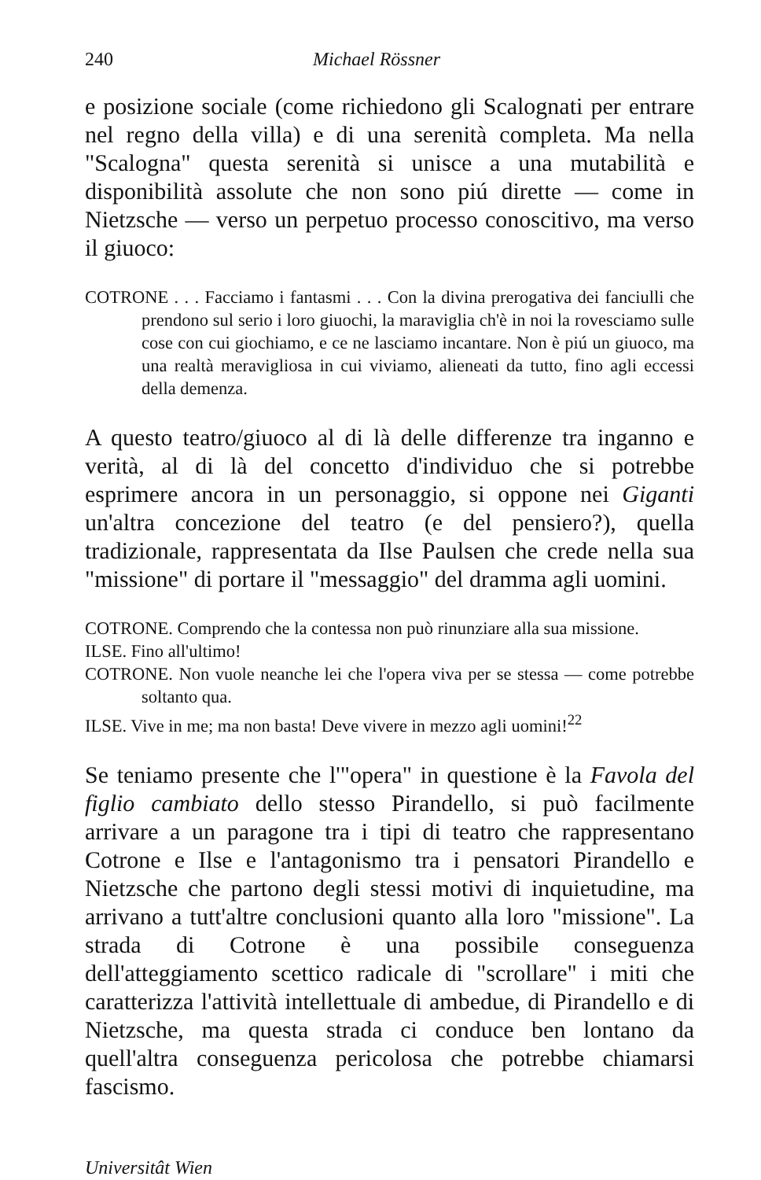240 Michael Rössner
e posizione sociale (come richiedono gli Scalognati per entrare nel regno della villa) e di una serenità completa. Ma nella "Scalogna" questa serenità si unisce a una mutabilità e disponibilità assolute che non sono piú dirette — come in Nietzsche — verso un perpetuo processo conoscitivo, ma verso il giuoco:
COTRONE . . . Facciamo i fantasmi . . . Con la divina prerogativa dei fanciulli che prendono sul serio i loro giuochi, la maraviglia ch'è in noi la rovesciamo sulle cose con cui giochiamo, e ce ne lasciamo incantare. Non è piú un giuoco, ma una realtà meravigliosa in cui viviamo, alieneati da tutto, fino agli eccessi della demenza.
A questo teatro/giuoco al di là delle differenze tra inganno e verità, al di là del concetto d'individuo che si potrebbe esprimere ancora in un personaggio, si oppone nei Giganti un'altra concezione del teatro (e del pensiero?), quella tradizionale, rappresentata da Ilse Paulsen che crede nella sua "missione" di portare il "messaggio" del dramma agli uomini.
COTRONE. Comprendo che la contessa non può rinunziare alla sua missione.
ILSE. Fino all'ultimo!
COTRONE. Non vuole neanche lei che l'opera viva per se stessa — come potrebbe soltanto qua.
ILSE. Vive in me; ma non basta! Deve vivere in mezzo agli uomini!<sup>22</sup>
Se teniamo presente che l'"opera" in questione è la Favola del figlio cambiato dello stesso Pirandello, si può facilmente arrivare a un paragone tra i tipi di teatro che rappresentano Cotrone e Ilse e l'antagonismo tra i pensatori Pirandello e Nietzsche che partono degli stessi motivi di inquietudine, ma arrivano a tutt'altre conclusioni quanto alla loro "missione". La strada di Cotrone è una possibile conseguenza dell'atteggiamento scettico radicale di "scrollare" i miti che caratterizza l'attività intellettuale di ambedue, di Pirandello e di Nietzsche, ma questa strada ci conduce ben lontano da quell'altra conseguenza pericolosa che potrebbe chiamarsi fascismo.
Universitât Wien